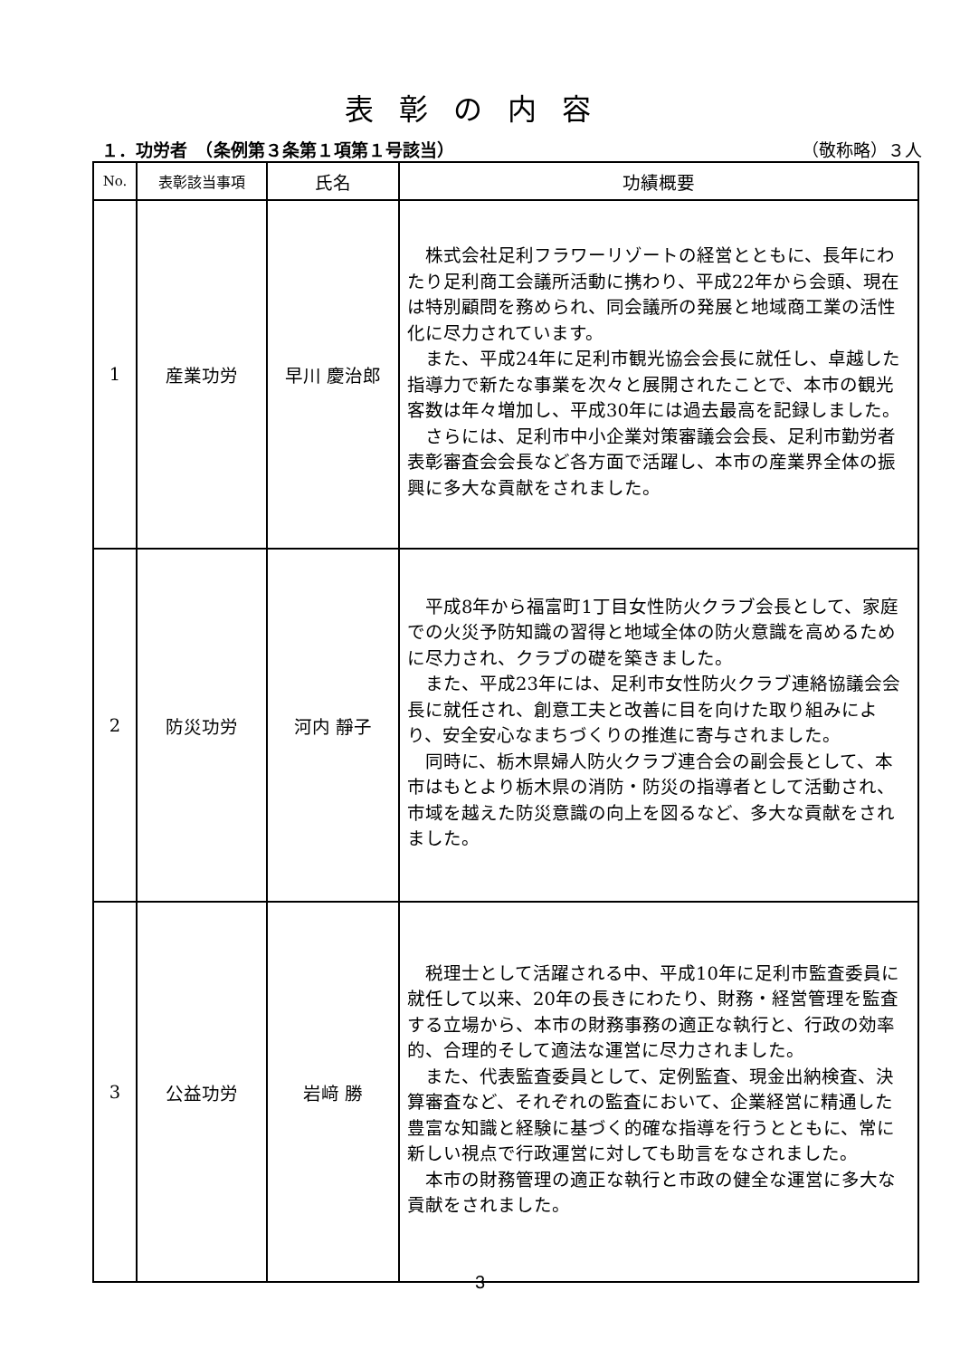表彰の内容
１．功労者　（条例第３条第１項第１号該当） （敬称略）３人
| No. | 表彰該当事項 | 氏名 | 功績概要 |
| --- | --- | --- | --- |
| 1 | 産業功労 | 早川 慶治郎 | 株式会社足利フラワーリゾートの経営とともに、長年にわたり足利商工会議所活動に携わり、平成22年から会頭、現在は特別顧問を務められ、同会議所の発展と地域商工業の活性化に尽力されています。 また、平成24年に足利市観光協会会長に就任し、卓越した指導力で新たな事業を次々と展開されたことで、本市の観光客数は年々増加し、平成30年には過去最高を記録しました。 さらには、足利市中小企業対策審議会会長、足利市勤労者表彰審査会会長など各方面で活躍し、本市の産業界全体の振興に多大な貢献をされました。 |
| 2 | 防災功労 | 河内 靜子 | 平成8年から福富町1丁目女性防火クラブ会長として、家庭での火災予防知識の習得と地域全体の防火意識を高めるために尽力され、クラブの礎を築きました。 また、平成23年には、足利市女性防火クラブ連絡協議会会長に就任され、創意工夫と改善に目を向けた取り組みにより、安全安心なまちづくりの推進に寄与されました。 同時に、栃木県婦人防火クラブ連合会の副会長として、本市はもとより栃木県の消防・防災の指導者として活動され、市域を越えた防災意識の向上を図るなど、多大な貢献をされました。 |
| 3 | 公益功労 | 岩﨑 勝 | 税理士として活躍される中、平成10年に足利市監査委員に就任して以来、20年の長きにわたり、財務・経営管理を監査する立場から、本市の財務事務の適正な執行と、行政の効率的、合理的そして適法な運営に尽力されました。 また、代表監査委員として、定例監査、現金出納検査、決算審査など、それぞれの監査において、企業経営に精通した豊富な知識と経験に基づく的確な指導を行うとともに、常に新しい視点で行政運営に対しても助言をなされました。 本市の財務管理の適正な執行と市政の健全な運営に多大な貢献をされました。 |
3